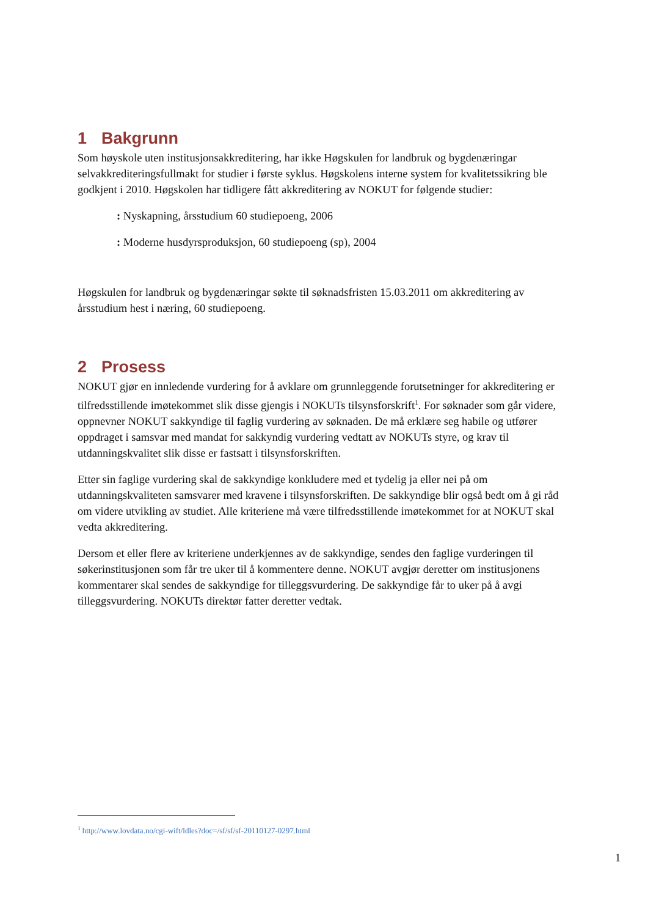1 Bakgrunn
Som høyskole uten institusjonsakkreditering, har ikke Høgskulen for landbruk og bygdenæringar selvakkrediteringsfullmakt for studier i første syklus. Høgskolens interne system for kvalitetssikring ble godkjent i 2010. Høgskolen har tidligere fått akkreditering av NOKUT for følgende studier:
: Nyskapning, årsstudium 60 studiepoeng, 2006
: Moderne husdyrsproduksjon, 60 studiepoeng (sp), 2004
Høgskulen for landbruk og bygdenæringar søkte til søknadsfristen 15.03.2011 om akkreditering av årsstudium hest i næring, 60 studiepoeng.
2 Prosess
NOKUT gjør en innledende vurdering for å avklare om grunnleggende forutsetninger for akkreditering er tilfredsstillende imøtekommet slik disse gjengis i NOKUTs tilsynsforskrift<sup>1</sup>. For søknader som går videre, oppnevner NOKUT sakkyndige til faglig vurdering av søknaden. De må erklære seg habile og utfører oppdraget i samsvar med mandat for sakkyndig vurdering vedtatt av NOKUTs styre, og krav til utdanningskvalitet slik disse er fastsatt i tilsynsforskriften.
Etter sin faglige vurdering skal de sakkyndige konkludere med et tydelig ja eller nei på om utdanningskvaliteten samsvarer med kravene i tilsynsforskriften. De sakkyndige blir også bedt om å gi råd om videre utvikling av studiet. Alle kriteriene må være tilfredsstillende imøtekommet for at NOKUT skal vedta akkreditering.
Dersom et eller flere av kriteriene underkjennes av de sakkyndige, sendes den faglige vurderingen til søkerinstitusjonen som får tre uker til å kommentere denne. NOKUT avgjør deretter om institusjonens kommentarer skal sendes de sakkyndige for tilleggsvurdering. De sakkyndige får to uker på å avgi tilleggsvurdering. NOKUTs direktør fatter deretter vedtak.
<sup>1</sup> http://www.lovdata.no/cgi-wift/ldles?doc=/sf/sf/sf-20110127-0297.html
1